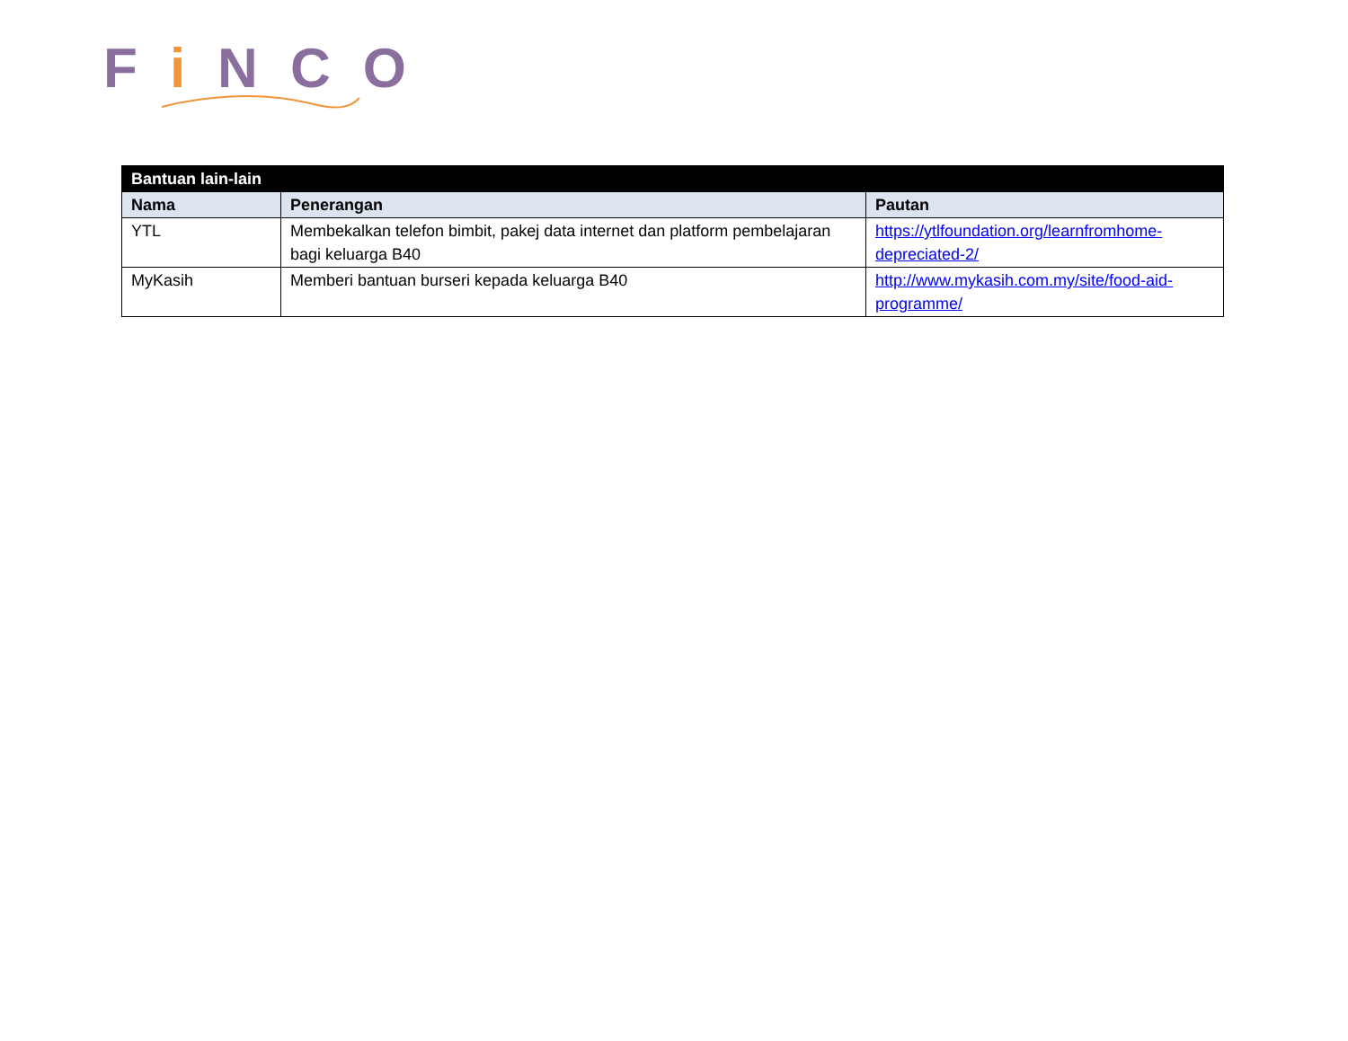Fi NCO
| Bantuan lain-lain | | |
| --- | --- | --- |
| Nama | Penerangan | Pautan |
| YTL | Membekalkan telefon bimbit, pakej data internet dan platform pembelajaran bagi keluarga B40 | https://ytlfoundation.org/learnfromhome-depreciated-2/ |
| MyKasih | Memberi bantuan burseri kepada keluarga B40 | http://www.mykasih.com.my/site/food-aid-programme/ |